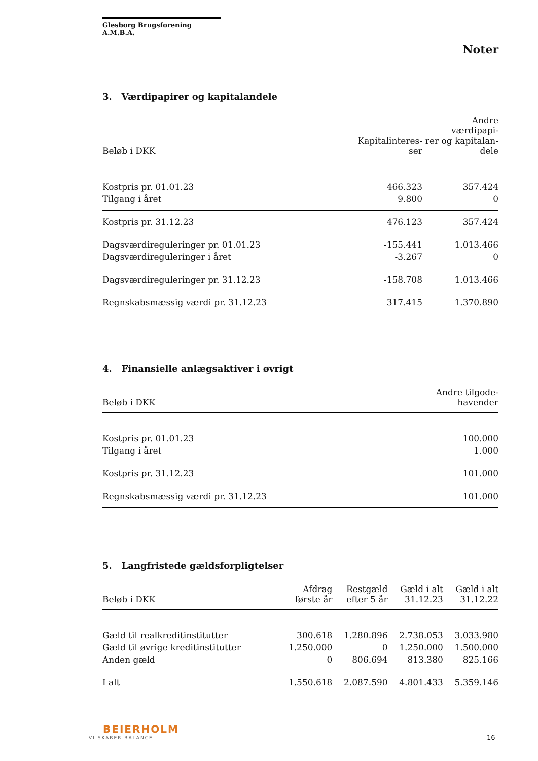Glesborg Brugsforening A.M.B.A.
Noter
3. Værdipapirer og kapitalandele
| Beløb i DKK | Kapitalinteres- ser | Andre værdipapi- rer og kapitalan- dele |
| --- | --- | --- |
| Kostpris pr. 01.01.23 | 466.323 | 357.424 |
| Tilgang i året | 9.800 | 0 |
| Kostpris pr. 31.12.23 | 476.123 | 357.424 |
| Dagsværdireguleringer pr. 01.01.23 | -155.441 | 1.013.466 |
| Dagsværdireguleringer i året | -3.267 | 0 |
| Dagsværdireguleringer pr. 31.12.23 | -158.708 | 1.013.466 |
| Regnskabsmæssig værdi pr. 31.12.23 | 317.415 | 1.370.890 |
4. Finansielle anlægsaktiver i øvrigt
| Beløb i DKK | Andre tilgode- havender |
| --- | --- |
| Kostpris pr. 01.01.23 | 100.000 |
| Tilgang i året | 1.000 |
| Kostpris pr. 31.12.23 | 101.000 |
| Regnskabsmæssig værdi pr. 31.12.23 | 101.000 |
5. Langfristede gældsforpligtelser
| Beløb i DKK | Afdrag første år | Restgæld efter 5 år | Gæld i alt 31.12.23 | Gæld i alt 31.12.22 |
| --- | --- | --- | --- | --- |
| Gæld til realkreditinstitutter | 300.618 | 1.280.896 | 2.738.053 | 3.033.980 |
| Gæld til øvrige kreditinstitutter | 1.250.000 | 0 | 1.250.000 | 1.500.000 |
| Anden gæld | 0 | 806.694 | 813.380 | 825.166 |
| I alt | 1.550.618 | 2.087.590 | 4.801.433 | 5.359.146 |
BEIERHOLM
VI SKABER BALANCE
16